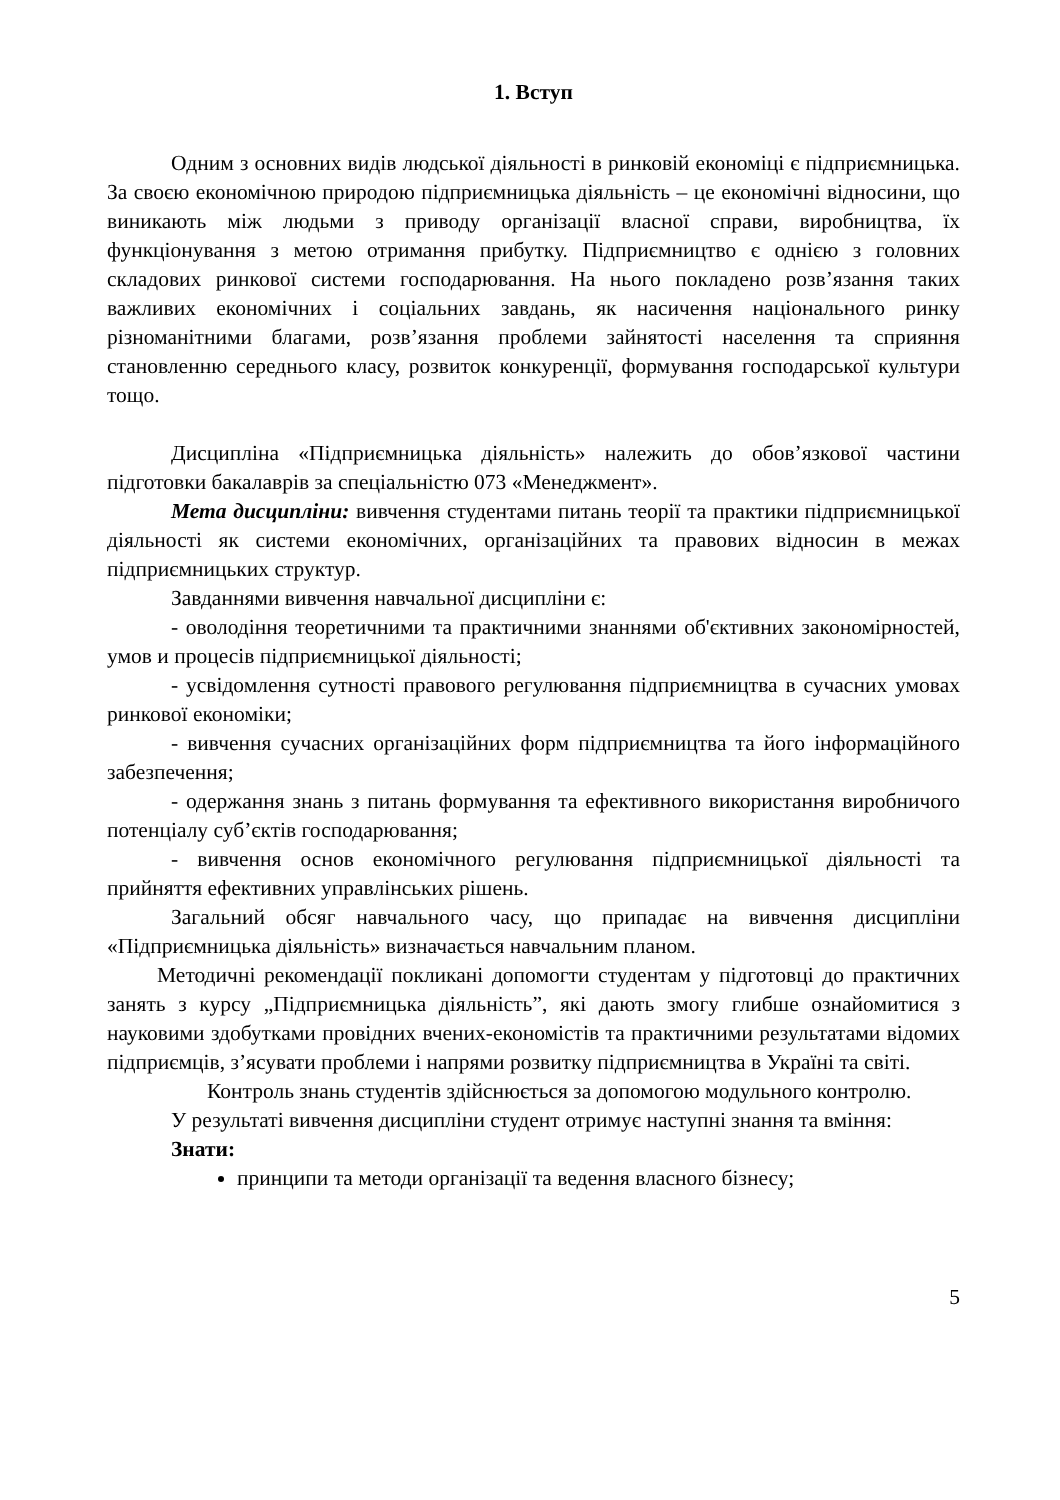1. Вступ
Одним з основних видів людської діяльності в ринковій економіці є підприємницька. За своєю економічною природою підприємницька діяльність – це економічні відносини, що виникають між людьми з приводу організації власної справи, виробництва, їх функціонування з метою отримання прибутку. Підприємництво є однією з головних складових ринкової системи господарювання. На нього покладено розв’язання таких важливих економічних і соціальних завдань, як насичення національного ринку різноманітними благами, розв’язання проблеми зайнятості населення та сприяння становленню середнього класу, розвиток конкуренції, формування господарської культури тощо.
Дисципліна «Підприємницька діяльність» належить до обов’язкової частини підготовки бакалаврів за спеціальністю 073 «Менеджмент».
Мета дисципліни: вивчення студентами питань теорії та практики підприємницької діяльності як системи економічних, організаційних та правових відносин в межах підприємницьких структур.
Завданнями вивчення навчальної дисципліни є:
- оволодіння теоретичними та практичними знаннями об'єктивних закономірностей, умов и процесів підприємницької діяльності;
- усвідомлення сутності правового регулювання підприємництва в сучасних умовах ринкової економіки;
- вивчення сучасних організаційних форм підприємництва та його інформаційного забезпечення;
- одержання знань з питань формування та ефективного використання виробничого потенціалу суб’єктів господарювання;
- вивчення основ економічного регулювання підприємницької діяльності та прийняття ефективних управлінських рішень.
Загальний обсяг навчального часу, що припадає на вивчення дисципліни «Підприємницька діяльність» визначається навчальним планом.
Методичні рекомендації покликані допомогти студентам у підготовці до практичних занять з курсу „Підприємницька діяльність”, які дають змогу глибше ознайомитися з науковими здобутками провідних вчених-економістів та практичними результатами відомих підприємців, з’ясувати проблеми і напрями розвитку підприємництва в Україні та світі.
Контроль знань студентів здійснюється за допомогою модульного контролю.
У результаті вивчення дисципліни студент отримує наступні знання та вміння:
Знати:
принципи та методи організації та ведення власного бізнесу;
5